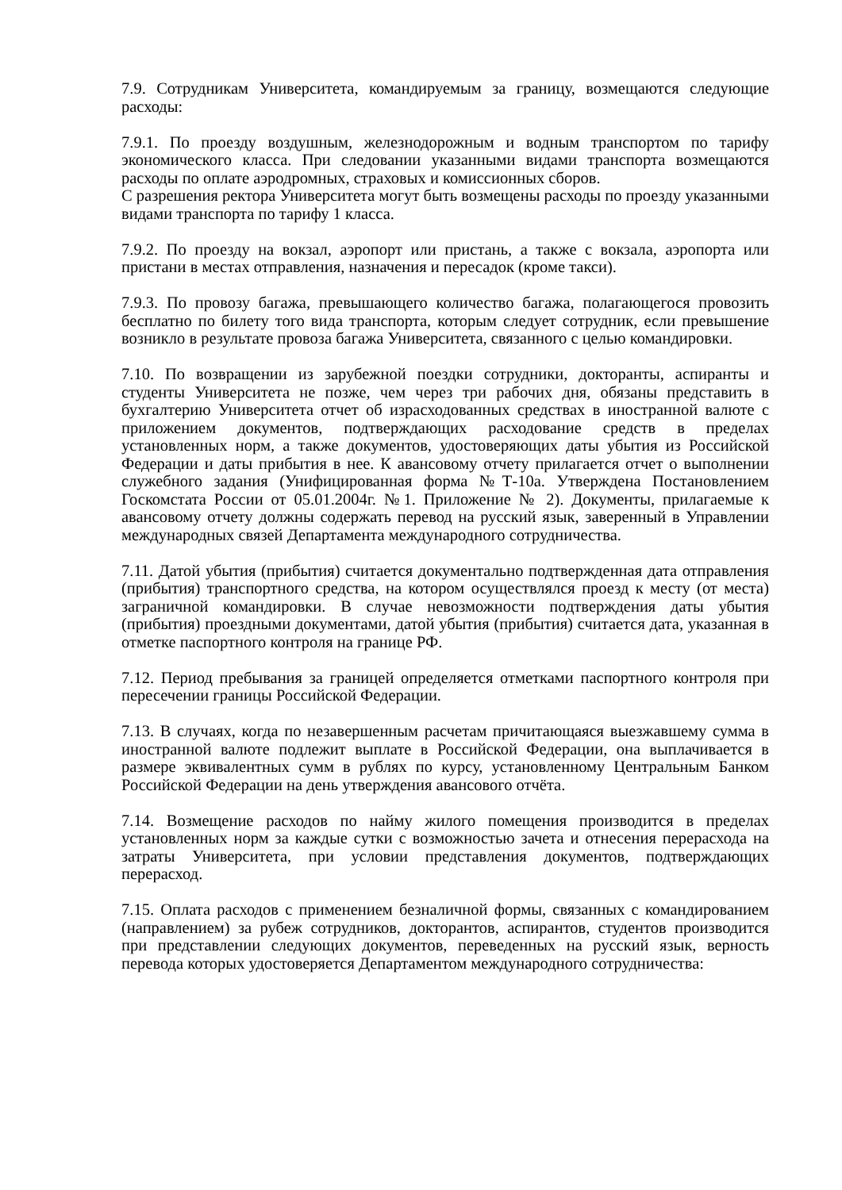7.9. Сотрудникам Университета, командируемым за границу, возмещаются следующие расходы:
7.9.1. По проезду воздушным, железнодорожным и водным транспортом по тарифу экономического класса. При следовании указанными видами транспорта возмещаются расходы по оплате аэродромных, страховых и комиссионных сборов.
С разрешения ректора Университета могут быть возмещены расходы по проезду указанными видами транспорта по тарифу 1 класса.
7.9.2. По проезду на вокзал, аэропорт или пристань, а также с вокзала, аэропорта или пристани в местах отправления, назначения и пересадок (кроме такси).
7.9.3. По провозу багажа, превышающего количество багажа, полагающегося провозить бесплатно по билету того вида транспорта, которым следует сотрудник, если превышение возникло в результате провоза багажа Университета, связанного с целью командировки.
7.10. По возвращении из зарубежной поездки сотрудники, докторанты, аспиранты и студенты Университета не позже, чем через три рабочих дня, обязаны представить в бухгалтерию Университета отчет об израсходованных средствах в иностранной валюте с приложением документов, подтверждающих расходование средств в пределах установленных норм, а также документов, удостоверяющих даты убытия из Российской Федерации и даты прибытия в нее. К авансовому отчету прилагается отчет о выполнении служебного задания (Унифицированная форма №Т-10а. Утверждена Постановлением Госкомстата России от 05.01.2004г. №1. Приложение № 2). Документы, прилагаемые к авансовому отчету должны содержать перевод на русский язык, заверенный в Управлении международных связей Департамента международного сотрудничества.
7.11. Датой убытия (прибытия) считается документально подтвержденная дата отправления (прибытия) транспортного средства, на котором осуществлялся проезд к месту (от места) заграничной командировки. В случае невозможности подтверждения даты убытия (прибытия) проездными документами, датой убытия (прибытия) считается дата, указанная в отметке паспортного контроля на границе РФ.
7.12. Период пребывания за границей определяется отметками паспортного контроля при пересечении границы Российской Федерации.
7.13. В случаях, когда по незавершенным расчетам причитающаяся выезжавшему сумма в иностранной валюте подлежит выплате в Российской Федерации, она выплачивается в размере эквивалентных сумм в рублях по курсу, установленному Центральным Банком Российской Федерации на день утверждения авансового отчёта.
7.14. Возмещение расходов по найму жилого помещения производится в пределах установленных норм за каждые сутки с возможностью зачета и отнесения перерасхода на затраты Университета, при условии представления документов, подтверждающих перерасход.
7.15. Оплата расходов с применением безналичной формы, связанных с командированием (направлением) за рубеж сотрудников, докторантов, аспирантов, студентов производится при представлении следующих документов, переведенных на русский язык, верность перевода которых удостоверяется Департаментом международного сотрудничества: